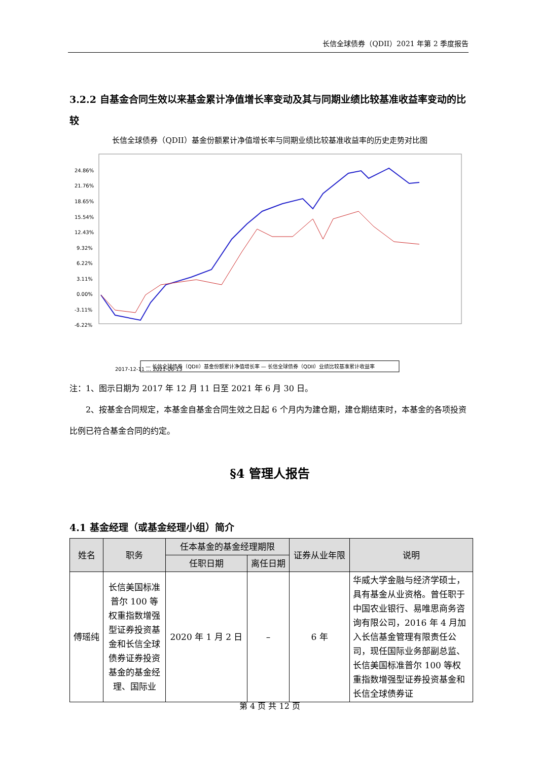长信全球债券（QDII）2021 年第 2 季度报告
3.2.2 自基金合同生效以来基金累计净值增长率变动及其与同期业绩比较基准收益率变动的比较
长信全球债券（QDII）基金份额累计净值增长率与同期业绩比较基准收益率的历史走势对比图
24.86%
21.76%
18.65%
15.54%
12.43%
9.32%
6.22%
3.11%
0.00%
-3.11%
-6.22%
2017-12-11 … 2021-06-13
— 长信全球债券（QDII）基金份额累计净值增长率 — 长信全球债券（QDII）业绩比较基准累计收益率
注：1、图示日期为 2017 年 12 月 11 日至 2021 年 6 月 30 日。
2、按基金合同规定，本基金自基金合同生效之日起 6 个月内为建仓期，建仓期结束时，本基金的各项投资比例已符合基金合同的约定。
§4 管理人报告
4.1 基金经理（或基金经理小组）简介
| 姓名 | 职务 | 任本基金的基金经理期限 | | 证券从业年限 | 说明 |
| --- | --- | --- | --- | --- | --- |
| | | 任职日期 | 离任日期 | | |
| 傅瑶纯 | 长信美国标准普尔 100 等权重指数增强型证券投资基金和长信全球债券证券投资基金的基金经理、国际业 | 2020 年 1 月 2 日 | – | 6 年 | 华威大学金融与经济学硕士，具有基金从业资格。曾任职于中国农业银行、易唯思商务咨询有限公司，2016 年 4 月加入长信基金管理有限责任公司，现任国际业务部副总监、长信美国标准普尔 100 等权重指数增强型证券投资基金和长信全球债券证 |
第 4 页 共 12 页